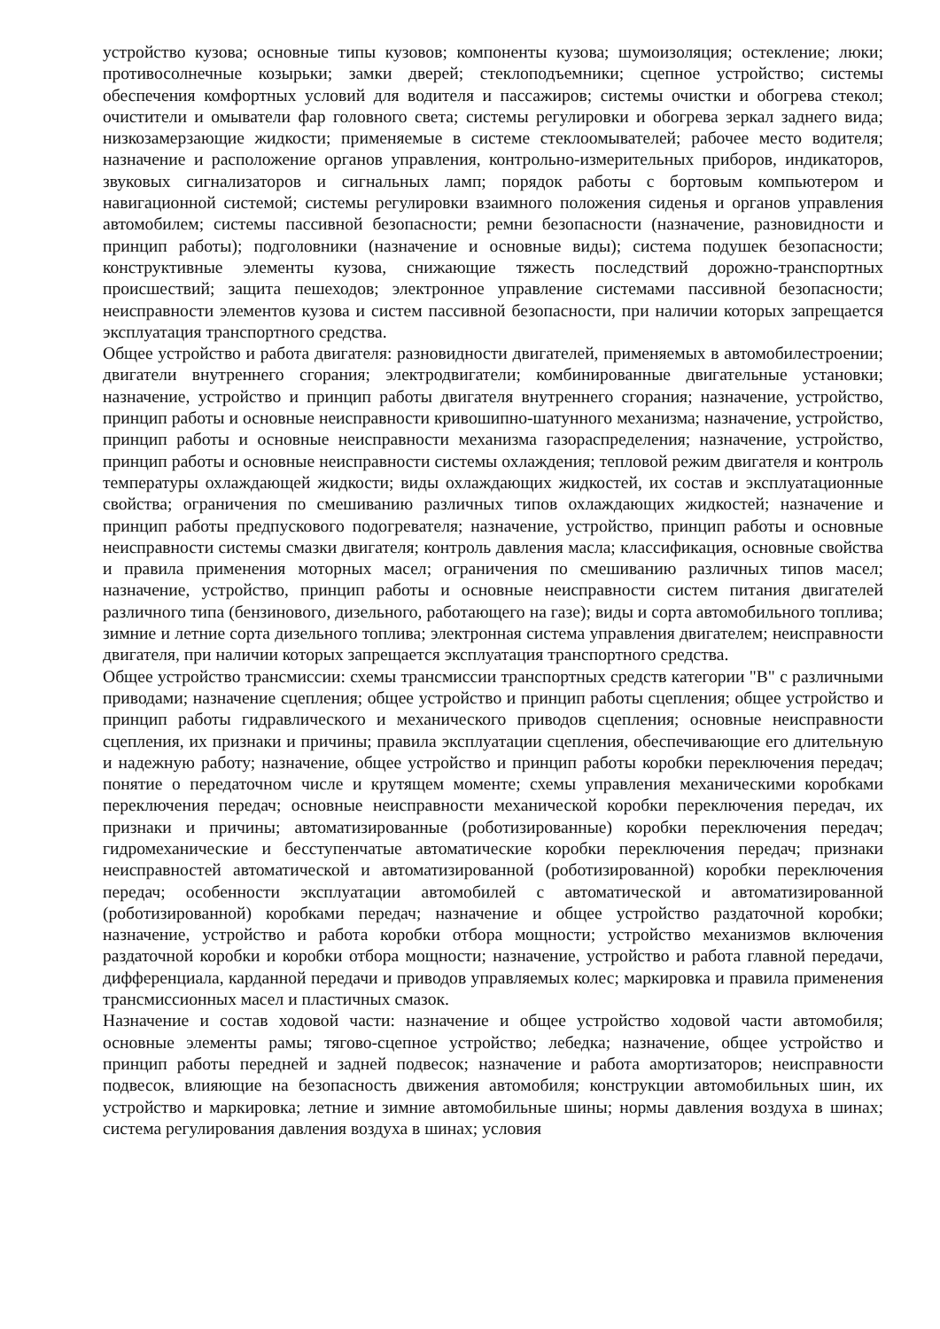устройство кузова; основные типы кузовов; компоненты кузова; шумоизоляция; остекление; люки; противосолнечные козырьки; замки дверей; стеклоподъемники; сцепное устройство; системы обеспечения комфортных условий для водителя и пассажиров; системы очистки и обогрева стекол; очистители и омыватели фар головного света; системы регулировки и обогрева зеркал заднего вида; низкозамерзающие жидкости; применяемые в системе стеклоомывателей; рабочее место водителя; назначение и расположение органов управления, контрольно-измерительных приборов, индикаторов, звуковых сигнализаторов и сигнальных ламп; порядок работы с бортовым компьютером и навигационной системой; системы регулировки взаимного положения сиденья и органов управления автомобилем; системы пассивной безопасности; ремни безопасности (назначение, разновидности и принцип работы); подголовники (назначение и основные виды); система подушек безопасности; конструктивные элементы кузова, снижающие тяжесть последствий дорожно-транспортных происшествий; защита пешеходов; электронное управление системами пассивной безопасности; неисправности элементов кузова и систем пассивной безопасности, при наличии которых запрещается эксплуатация транспортного средства.
Общее устройство и работа двигателя: разновидности двигателей, применяемых в автомобилестроении; двигатели внутреннего сгорания; электродвигатели; комбинированные двигательные установки; назначение, устройство и принцип работы двигателя внутреннего сгорания; назначение, устройство, принцип работы и основные неисправности кривошипно-шатунного механизма; назначение, устройство, принцип работы и основные неисправности механизма газораспределения; назначение, устройство, принцип работы и основные неисправности системы охлаждения; тепловой режим двигателя и контроль температуры охлаждающей жидкости; виды охлаждающих жидкостей, их состав и эксплуатационные свойства; ограничения по смешиванию различных типов охлаждающих жидкостей; назначение и принцип работы предпускового подогревателя; назначение, устройство, принцип работы и основные неисправности системы смазки двигателя; контроль давления масла; классификация, основные свойства и правила применения моторных масел; ограничения по смешиванию различных типов масел; назначение, устройство, принцип работы и основные неисправности систем питания двигателей различного типа (бензинового, дизельного, работающего на газе); виды и сорта автомобильного топлива; зимние и летние сорта дизельного топлива; электронная система управления двигателем; неисправности двигателя, при наличии которых запрещается эксплуатация транспортного средства.
Общее устройство трансмиссии: схемы трансмиссии транспортных средств категории "B" с различными приводами; назначение сцепления; общее устройство и принцип работы сцепления; общее устройство и принцип работы гидравлического и механического приводов сцепления; основные неисправности сцепления, их признаки и причины; правила эксплуатации сцепления, обеспечивающие его длительную и надежную работу; назначение, общее устройство и принцип работы коробки переключения передач; понятие о передаточном числе и крутящем моменте; схемы управления механическими коробками переключения передач; основные неисправности механической коробки переключения передач, их признаки и причины; автоматизированные (роботизированные) коробки переключения передач; гидромеханические и бесступенчатые автоматические коробки переключения передач; признаки неисправностей автоматической и автоматизированной (роботизированной) коробки переключения передач; особенности эксплуатации автомобилей с автоматической и автоматизированной (роботизированной) коробками передач; назначение и общее устройство раздаточной коробки; назначение, устройство и работа коробки отбора мощности; устройство механизмов включения раздаточной коробки и коробки отбора мощности; назначение, устройство и работа главной передачи, дифференциала, карданной передачи и приводов управляемых колес; маркировка и правила применения трансмиссионных масел и пластичных смазок.
Назначение и состав ходовой части: назначение и общее устройство ходовой части автомобиля; основные элементы рамы; тягово-сцепное устройство; лебедка; назначение, общее устройство и принцип работы передней и задней подвесок; назначение и работа амортизаторов; неисправности подвесок, влияющие на безопасность движения автомобиля; конструкции автомобильных шин, их устройство и маркировка; летние и зимние автомобильные шины; нормы давления воздуха в шинах; система регулирования давления воздуха в шинах; условия